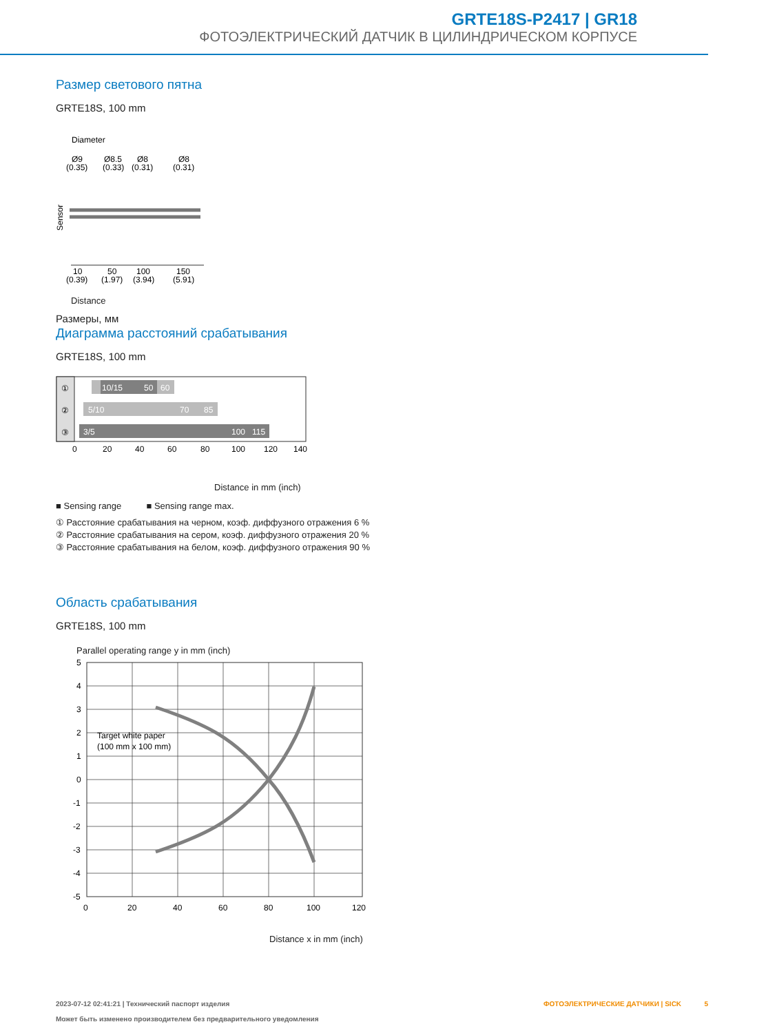GRTE18S-P2417 | GR18
ФОТОЭЛЕКТРИЧЕСКИЙ ДАТЧИК В ЦИЛИНДРИЧЕСКОМ КОРПУСЕ
Размер светового пятна
GRTE18S, 100 mm
Diameter
Ø9
(0.35)
Ø8.5
(0.33)
Ø8
(0.31)
Ø8
(0.31)
Sensor
10
(0.39)
50
(1.97)
100
(3.94)
150
(5.91)
Distance
Размеры, мм
Диаграмма расстояний срабатывания
GRTE18S, 100 mm
①
②
③
10/15
50
60
5/10
70
85
3/5
100
115
0
20
40
60
80
100
120
140
Distance in mm (inch)
■ Sensing range ■ Sensing range max.
① Расстояние срабатывания на черном, коэф. диффузного отражения 6 %
② Расстояние срабатывания на сером, коэф. диффузного отражения 20 %
③ Расстояние срабатывания на белом, коэф. диффузного отражения 90 %
Область срабатывания
GRTE18S, 100 mm
Parallel operating range y in mm (inch)
Target white paper
(100 mm x 100 mm)
5
4
3
2
1
0
-1
-2
-3
-4
-5
0
20
40
60
80
100
120
Distance x in mm (inch)
2023-07-12 02:41:21 | Технический паспорт изделия
Может быть изменено производителем без предварительного уведомления
ФОТОЭЛЕКТРИЧЕСКИЕ ДАТЧИКИ | SICK 5